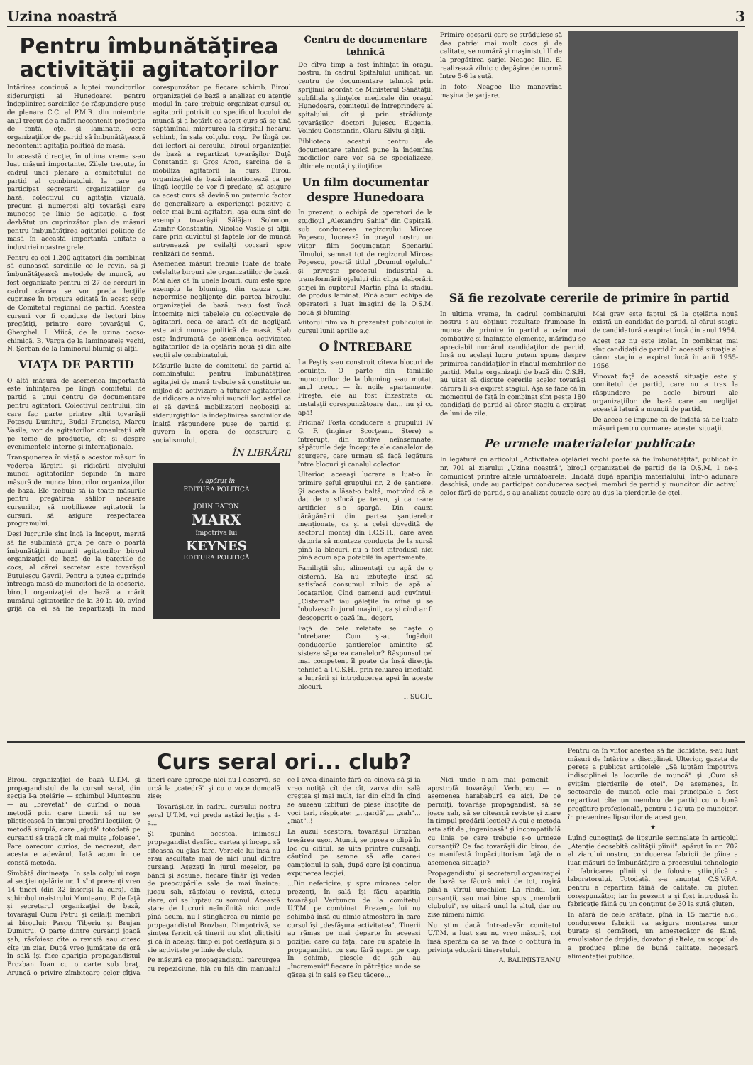Uzina noastră 3
Pentru îmbunătăţirea activităţii agitatorilor
Intărirea continuă a luptei muncitorilor siderurgişti ai Hunedoarei pentru îndeplinirea sarcinilor de răspundere puse de plenara C.C. al P.M.R. din noiembrie anul trecut de a mări necontenit producţia de fontă, oţel şi laminate, cere organizaţiilor de partid să îmbunătăţească necontenit agitaţia politică de masă.
In această direcţie, în ultima vreme s-au luat măsuri importante. Zilele trecute, în cadrul unei plenare a comitetului de partid al combinatului, la care au participat secretarii organizaţiilor de bază, colectivul cu agitaţia vizuală, precum şi numeroşi alţi tovarăşi care muncesc pe linie de agitaţie, a fost dezbătut un cuprinzător plan de măsuri pentru îmbunătăţirea agitaţiei politice de masă în această importantă unitate a industriei noastre grele.
Pentru ca cei 1.200 agitatori din combinat să cunoască sarcinile ce le revin, să-şi îmbunătăţească metodele de muncă, au fost organizate pentru ei 27 de cercuri în cadrul cărora se vor preda lecţiile cuprinse în broşura editată în acest scop de Comitetul regional de partid. Acestea cursuri vor fi conduse de lectori bine pregătiţi, printre care tovarăşul C. Gherghel, I. Miică, de la uzina cocso-chimică, B. Varga de la laminoarele vechi, N. Şerban de la laminorul blumig şi alţii.
VIAŢA DE PARTID
O altă măsură de asemenea importantă este înfiinţarea pe lîngă comitetul de partid a unui centru de documentare pentru agitatori. Colectivul centrului, din care fac parte printre alţii tovarăşii Fotescu Dumitru, Budai Francisc, Marcu Vasile, vor da agitatorilor consultaţii atît pe teme de producţie, cît şi despre evenimentele interne şi internaţionale.
Transpunerea în viaţă a acestor măsuri în vederea lărgirii şi ridicării nivelului muncii agitatorilor depinde în mare măsură de munca birourilor organizaţiilor de bază. Ele trebuie să ia toate măsurile pentru pregătirea sălilor necesare cursurilor, să mobilizeze agitatorii la cursuri, să asigure respectarea programului.
Deşi lucrurile sînt încă la început, merită să fie subliniată grija pe care o poartă îmbunătăţirii muncii agitatorilor biroul organizaţiei de bază de la bateriile de cocs, al cărei secretar este tovarăşul Butulescu Gavril. Pentru a putea cuprinde întreaga masă de muncitori de la cocserie, biroul organizaţiei de bază a mărit numărul agitatorilor de la 30 la 40, avînd grijă ca ei să fie repartizaţi în mod corespunzător pe fiecare schimb. Biroul organizaţiei de bază a analizat cu atenţie modul în care trebuie organizat cursul cu agitatorii potrivit cu specificul locului de muncă şi a hotărît ca acest curs să se ţină săptămînal, miercurea la sfîrşitul fiecărui schimb, în sala colţului roşu. Pe lîngă cei doi lectori ai cercului, biroul organizaţiei de bază a repartizat tovarăşilor Duţă Constantin şi Gros Aron, sarcina de a mobiliza agitatorii la curs. Biroul organizaţiei de bază intenţionează ca pe lîngă lecţiile ce vor fi predate, să asigure ca acest curs să devină un puternic factor de generalizare a experienţei pozitive a celor mai buni agitatori, aşa cum sînt de exemplu tovarăşii Sălăjan Solomon, Zamfir Constantin, Nicolae Vasile şi alţii, care prin cuvîntul şi faptele lor de muncă antrenează pe ceilalţi cocsari spre realizări de seamă.
Asemenea măsuri trebuie luate de toate celelalte birouri ale organizaţiilor de bază. Mai ales că în unele locuri, cum este spre exemplu la bluming, din cauza unei nepermise neglijenţe din partea biroului organizaţiei de bază, n-au fost încă întocmite nici tabelele cu colectivele de agitatori, ceea ce arată cît de neglijată este aici munca politică de masă. Slab este îndrumată de asemenea activitatea agitatorilor de la oţelăria nouă şi din alte secţii ale combinatului.
Măsurile luate de comitetul de partid al combinatului pentru îmbunătăţirea agitaţiei de masă trebuie să constituie un mijloc de activizare a tuturor agitatorilor, de ridicare a nivelului muncii lor, astfel ca ei să devină mobilizatori neobosiţi ai siderurgiştilor la îndeplinirea sarcinilor de înaltă răspundere puse de partid şi guvern în opera de construire a socialismului.
ÎN LIBRĂRII
A apărut în
EDITURA POLITICĂ
JOHN EATON
MARX
împotriva lui
KEYNES
EDITURA POLITICĂ
Centru de documentare tehnică
De cîtva timp a fost înfiinţat în oraşul nostru, în cadrul Spitalului unificat, un centru de documentare tehnică prin sprijinul acordat de Ministerul Sănătăţii, subfiliala ştiinţelor medicale din oraşul Hunedoara, comitetul de întreprindere al spitalului, cît şi prin strădiunţa tovarăşilor doctori Jujescu Eugenia, Voinicu Constantin, Olaru Silviu şi alţii.
Biblioteca acestui centru de documentare tehnică pune la îndemîna medicilor care vor să se specializeze, ultimele noutăţi ştiinţifice.
Un film documentar despre Hunedoara
In prezent, o echipă de operatori de la studioul „Alexandru Sahia" din Capitală, sub conducerea regizorului Mircea Popescu, lucrează în oraşul nostru un viitor film documentar. Scenariul filmului, semnat tot de regizorul Mircea Popescu, poartă titlul „Drumul oţelului" şi priveşte procesul industrial al transformării oţelului din clipa elaborării şarjei în cuptorul Martin pînă la stadiul de produs laminat. Pînă acum echipa de operatori a luat imagini de la O.S.M. nouă şi bluming.
Viitorul film va fi prezentat publicului în cursul lunii aprilie a.c.
O ÎNTREBARE
La Peştiş s-au construit cîteva blocuri de locuinţe. O parte din familiile muncitorilor de la bluming s-au mutat, anul trecut — în noile apartamente. Fireşte, ele au fost înzestrate cu instalaţii corespunzătoare dar... nu şi cu apă!
Pricina? Fosta conducere a grupului IV G. F. (inginer Scorţeanu Stere) a întrerupt, din motive neînsemnate, săpăturile deja începute ale canalelor de scurgere, care urmau să facă legătura între blocuri şi canalul colector.
Ulterior, aceeaşi lucrare a luat-o în primire şeful grupului nr. 2 de şantiere. Şi acesta a lăsat-o baltă, motivînd că a dat de o stîncă pe teren, şi ca n-are artificier s-o spargă. Din cauza tărăgănării din partea şantierelor menţionate, ca şi a celei dovedită de sectorul montaj din I.C.S.H., care avea datoria să monteze conducta de la sursă pînă la blocuri, nu a fost introdusă nici pînă acum apa potabilă în apartamente.
Familiştii sînt alimentaţi cu apă de o cisternă. Ea nu izbuteşte însă să satisfacă consumul zilnic de apă al locatarilor. Cînd oamenii aud cuvîntul: „Cisterna!" iau găleţile în mînă şi se înbulzesc în jurul maşinii, ca şi cînd ar fi descoperit o oază în... deşert.
Faţă de cele relatate se naşte o întrebare: Cum şi-au îngăduit conducerile şantierelor amintite să sisteze săparea canalelor? Răspunsul cel mai competent îl poate da însă direcţia tehnică a I.C.S.H., prin reluarea imediată a lucrării şi introducerea apei în aceste blocuri.
I. SUGIU
Primire cocsarii care se străduiesc să dea patriei mai mult cocs şi de calitate, se numără şi maşinistul II de la pregătirea şarjei Neagoe Ilie. El realizează zilnic o depăşire de normă între 5-6 la sută.
In foto: Neagoe Ilie manevrînd maşina de şarjare.
Să fie rezolvate cererile de primire în partid
In ultima vreme, în cadrul combinatului nostru s-au obţinut rezultate frumoase în munca de primire în partid a celor mai combative şi înaintate elemente, mărindu-se apreciabil numărul candidaţilor de partid. Insă nu acelaşi lucru putem spune despre primirea candidaţilor în rîndul membrilor de partid. Multe organizaţii de bază din C.S.H. au uitat să discute cererile acelor tovarăşi cărora li s-a expirat stagiul. Aşa se face că în momentul de faţă în combinat sînt peste 180 candidaţi de partid al căror stagiu a expirat de luni de zile.
Mai grav este faptul că la oţelăria nouă există un candidat de partid, al cărui stagiu de candidatură a expirat încă din anul 1954.
Acest caz nu este izolat. In combinat mai sînt candidaţi de partid în această situaţie al căror stagiu a expirat încă în anii 1955-1956.
Vinovat faţă de această situaţie este şi comitetul de partid, care nu a tras la răspundere pe acele birouri ale organizaţiilor de bază care au neglijat această latură a muncii de partid.
De aceea se impune ca de îndată să fie luate măsuri pentru curmarea acestei situaţii.
Pe urmele materialelor publicate
In legătură cu articolul „Activitatea oţelăriei vechi poate să fie îmbunătăţită", publicat în nr. 701 al ziarului „Uzina noastră", biroul organizaţiei de partid de la O.S.M. 1 ne-a comunicat printre altele următoarele: „Indată după apariţia materialului, într-o adunare deschisă, unde au participat conducerea secţiei, membri de partid şi muncitori din activul celor fără de partid, s-au analizat cauzele care au dus la pierderile de oţel.
Curs seral ori... club?
Biroul organizaţiei de bază U.T.M. şi propagandistul de la cursul seral, din secţia I-a oţelărie — schimbul Munteanu — au „brevetat" de curînd o nouă metodă prin care tinerii să nu se plictisească în timpul predării lecţiilor. O metodă simplă, care „ajută" totodată pe cursanţi să tragă cît mai multe „foloase". Pare oarecum curios, de necrezut, dar acesta e adevărul. Iată acum în ce constă metoda.
Sîmbătă dimineaţa. In sala colţului roşu al secţiei oţelărie nr. 1 sînt prezenţi vreo 14 tineri (din 32 înscrişi la curs), din schimbul maistrului Munteanu. E de faţă şi secretarul organizaţiei de bază, tovarăşul Cucu Petru şi ceilalţi membri ai biroului: Pascu Tiberiu şi Brujan Dumitru. O parte dintre cursanţi joacă şah, răsfoiesc cîte o revistă sau citesc cîte un ziar. După vreo jumătate de oră în sală îşi face apariţia propagandistul Brozban Ioan cu o carte sub braţ. Aruncă o privire zîmbitoare celor cîţiva tineri care aproape nici nu-l observă, se urcă la „catedră" şi cu o voce domoală zise:
— Tovarăşilor, în cadrul cursului nostru seral U.T.M. voi preda astăzi lecţia a 4-a...
Şi spunînd acestea, inimosul propagandist desfăcu cartea şi începu să citească cu glas tare. Vorbele lui însă nu erau ascultate mai de nici unul dintre cursanţi. Aşezaţi în jurul meselor, pe bănci şi scaune, fiecare tînăr îşi vedea de preocupările sale de mai înainte: jucau şah, răsfoiau o revistă, citeau ziare, ori se luptau cu somnul. Această stare de lucruri neîntîlnită nici unde pînă acum, nu-l stingherea cu nimic pe propagandistul Brozban. Dimpotrivă, se simţea fericit că tinerii nu sînt plictisiţi şi că în acelaşi timp ei pot desfăşura şi o vie activitate pe linie de club.
Pe măsură ce propagandistul parcurgea cu repeziciune, filă cu filă din manualul ce-l avea dinainte fără ca cineva să-şi ia vreo notiţă cît de cît, zarva din sală creştea şi mai mult, iar din cînd în cînd se auzeau izbituri de piese însoţite de voci tari, răspicate: „...gardă",... „şah"... „mat"..!
La auzul acestora, tovarăşul Brozban tresărea uşor. Atunci, se oprea o clipă în loc cu cititul, se uita printre cursanţi, căutînd pe semne să afle care-i campionul la şah, după care îşi continua expunerea lecţiei.
...Din nefericire, şi spre mirarea celor prezenţi, în sală îşi făcu apariţia tovarăşul Verbuncu de la comitetul U.T.M. pe combinat. Prezenţa lui nu schimbă însă cu nimic atmosfera în care cursul îşi „desfăşura activitatea". Tinerii au rămas pe mai departe în aceeaşi poziţie: care cu faţa, care cu spatele la propagandist, cu sau fără şepci pe cap. In schimb, piesele de şah au „încremenit" fiecare în pătrăţica unde se găsea şi în sală se făcu tăcere...
— Nici unde n-am mai pomenit — apostrofă tovarăşul Verbuncu — o asemenea harababură ca aici. De ce permiţi, tovarăşe propagandist, să se joace şah, să se citească reviste şi ziare în timpul predării lecţiei? A cui e metoda asta atît de „ingenioasă" şi incompatibilă cu linia pe care trebuie s-o urmeze cursanţii? Ce fac tovarăşii din birou, de ce manifestă împăciuitorism faţă de o asemenea situaţie?
Propagandistul şi secretarul organizaţiei de bază se făcură mici de tot, roşiră pînă-n vîrful urechilor. La rîndul lor, cursanţii, sau mai bine spus „membrii clubului", se uitară unul la altul, dar nu zise nimeni nimic.
Nu ştim dacă într-adevăr comitetul U.T.M. a luat sau nu vreo măsură, noi însă sperăm ca se va face o cotitură în privinţa educării tineretului.
A. BALINIŞTEANU
Pentru ca în viitor acestea să fie lichidate, s-au luat măsuri de întărire a disciplinei. Ulterior, gazeta de perete a publicat articolele: „Să luptăm împotriva indisciplinei la locurile de muncă" şi „Cum să evităm pierderile de oţel". De asemenea, în sectoarele de muncă cele mai principale a fost repartizat cîte un membru de partid cu o bună pregătire profesională, pentru a-i ajuta pe muncitori în prevenirea lipsurilor de acest gen.
★
Luînd cunoştinţă de lipsurile semnalate în articolul „Atenţie deosebită calităţii pîinii", apărut în nr. 702 al ziarului nostru, conducerea fabricii de pîine a luat măsuri de îmbunătăţire a procesului tehnologic în fabricarea pîinii şi de folosire ştiinţifică a laboratorului. Totodată, s-a anunţat C.S.V.P.A. pentru a repartiza făină de calitate, cu gluten corespunzător, iar în prezent a şi fost introdusă în fabricaţie făină cu un conţinut de 30 la sută gluten.
In afară de cele arătate, pînă la 15 martie a.c., conducerea fabricii va asigura montarea unor burate şi cernători, un amestecător de făină, emulsiator de drojdie, dozator şi altele, cu scopul de a produce pîine de bună calitate, necesară alimentaţiei publice.